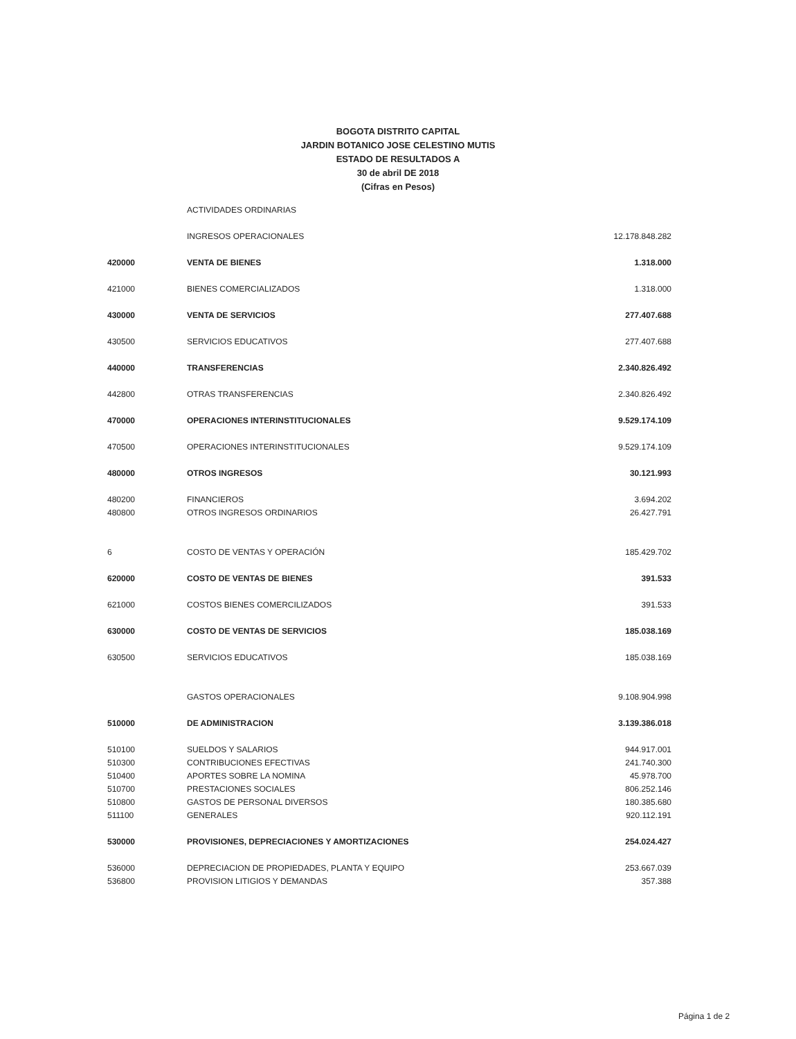BOGOTA DISTRITO CAPITAL
JARDIN BOTANICO JOSE CELESTINO MUTIS
ESTADO DE RESULTADOS A
30 de abril DE 2018
(Cifras en Pesos)
| | ACTIVIDADES ORDINARIAS | |
| | INGRESOS OPERACIONALES | 12.178.848.282 |
| 420000 | VENTA DE BIENES | 1.318.000 |
| 421000 | BIENES COMERCIALIZADOS | 1.318.000 |
| 430000 | VENTA DE SERVICIOS | 277.407.688 |
| 430500 | SERVICIOS EDUCATIVOS | 277.407.688 |
| 440000 | TRANSFERENCIAS | 2.340.826.492 |
| 442800 | OTRAS TRANSFERENCIAS | 2.340.826.492 |
| 470000 | OPERACIONES INTERINSTITUCIONALES | 9.529.174.109 |
| 470500 | OPERACIONES INTERINSTITUCIONALES | 9.529.174.109 |
| 480000 | OTROS INGRESOS | 30.121.993 |
| 480200 | FINANCIEROS | 3.694.202 |
| 480800 | OTROS INGRESOS ORDINARIOS | 26.427.791 |
| 6 | COSTO DE VENTAS Y OPERACIÓN | 185.429.702 |
| 620000 | COSTO DE VENTAS DE BIENES | 391.533 |
| 621000 | COSTOS BIENES COMERCILIZADOS | 391.533 |
| 630000 | COSTO DE VENTAS DE SERVICIOS | 185.038.169 |
| 630500 | SERVICIOS EDUCATIVOS | 185.038.169 |
| | GASTOS OPERACIONALES | 9.108.904.998 |
| 510000 | DE ADMINISTRACION | 3.139.386.018 |
| 510100 | SUELDOS Y SALARIOS | 944.917.001 |
| 510300 | CONTRIBUCIONES EFECTIVAS | 241.740.300 |
| 510400 | APORTES SOBRE LA NOMINA | 45.978.700 |
| 510700 | PRESTACIONES SOCIALES | 806.252.146 |
| 510800 | GASTOS DE PERSONAL DIVERSOS | 180.385.680 |
| 511100 | GENERALES | 920.112.191 |
| 530000 | PROVISIONES, DEPRECIACIONES Y AMORTIZACIONES | 254.024.427 |
| 536000 | DEPRECIACION DE PROPIEDADES, PLANTA Y EQUIPO | 253.667.039 |
| 536800 | PROVISION LITIGIOS Y DEMANDAS | 357.388 |
Página 1 de 2